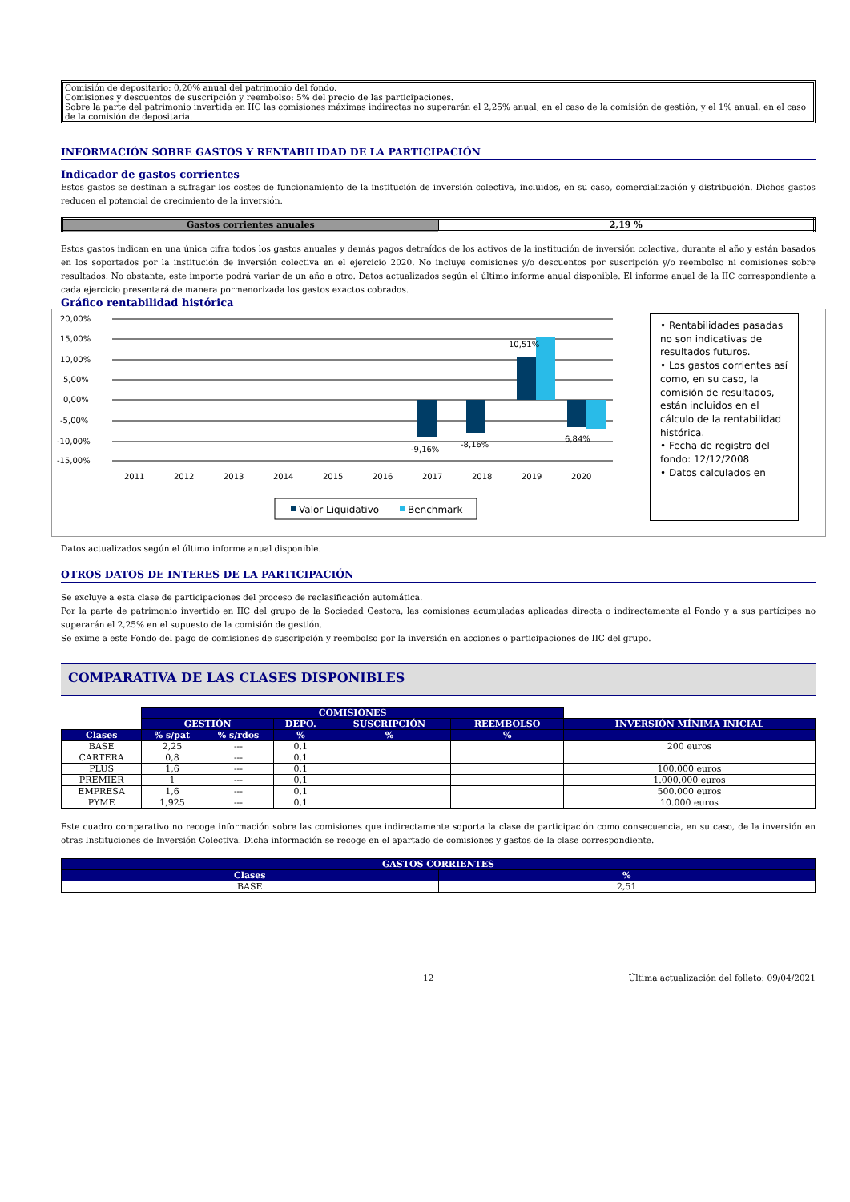Comisión de depositario: 0,20% anual del patrimonio del fondo.
Comisiones y descuentos de suscripción y reembolso: 5% del precio de las participaciones.
Sobre la parte del patrimonio invertida en IIC las comisiones máximas indirectas no superarán el 2,25% anual, en el caso de la comisión de gestión, y el 1% anual, en el caso de la comisión de depositaria.
INFORMACIÓN SOBRE GASTOS Y RENTABILIDAD DE LA PARTICIPACIÓN
Indicador de gastos corrientes
Estos gastos se destinan a sufragar los costes de funcionamiento de la institución de inversión colectiva, incluidos, en su caso, comercialización y distribución. Dichos gastos reducen el potencial de crecimiento de la inversión.
| Gastos corrientes anuales | 2,19 % |
Estos gastos indican en una única cifra todos los gastos anuales y demás pagos detraídos de los activos de la institución de inversión colectiva, durante el año y están basados en los soportados por la institución de inversión colectiva en el ejercicio 2020. No incluye comisiones y/o descuentos por suscripción y/o reembolso ni comisiones sobre resultados. No obstante, este importe podrá variar de un año a otro. Datos actualizados según el último informe anual disponible. El informe anual de la IIC correspondiente a cada ejercicio presentará de manera pormenorizada los gastos exactos cobrados.
Gráfico rentabilidad histórica
20,00%
15,00%
10,00%
5,00%
0,00%
-5,00%
-10,00%
-15,00%
10,51%
-9,16%
-8,16%
6,84%
2011
2012
2013
2014
2015
2016
2017
2018
2019
2020
Valor Liquidativo
Benchmark
• Rentabilidades pasadas no son indicativas de resultados futuros.
• Los gastos corrientes así como, en su caso, la comisión de resultados, están incluidos en el cálculo de la rentabilidad histórica.
• Fecha de registro del fondo: 12/12/2008
• Datos calculados en
Datos actualizados según el último informe anual disponible.
OTROS DATOS DE INTERES DE LA PARTICIPACIÓN
Se excluye a esta clase de participaciones del proceso de reclasificación automática.
Por la parte de patrimonio invertido en IIC del grupo de la Sociedad Gestora, las comisiones acumuladas aplicadas directa o indirectamente al Fondo y a sus partícipes no superarán el 2,25% en el supuesto de la comisión de gestión.
Se exime a este Fondo del pago de comisiones de suscripción y reembolso por la inversión en acciones o participaciones de IIC del grupo.
COMPARATIVA DE LAS CLASES DISPONIBLES
| | COMISIONES | | | | | |
| | GESTIÓN | | DEPO. | SUSCRIPCIÓN | REEMBOLSO | INVERSIÓN MÍNIMA INICIAL |
| Clases | % s/pat | % s/rdos | % | % | % | |
| BASE | 2,25 | --- | 0,1 | | | 200 euros |
| CARTERA | 0,8 | --- | 0,1 | | | |
| PLUS | 1,6 | --- | 0,1 | | | 100.000 euros |
| PREMIER | 1 | --- | 0,1 | | | 1.000.000 euros |
| EMPRESA | 1,6 | --- | 0,1 | | | 500.000 euros |
| PYME | 1,925 | --- | 0,1 | | | 10.000 euros |
Este cuadro comparativo no recoge información sobre las comisiones que indirectamente soporta la clase de participación como consecuencia, en su caso, de la inversión en otras Instituciones de Inversión Colectiva. Dicha información se recoge en el apartado de comisiones y gastos de la clase correspondiente.
| GASTOS CORRIENTES | |
| --- | --- |
| Clases | % |
| BASE | 2,51 |
12 Última actualización del folleto: 09/04/2021